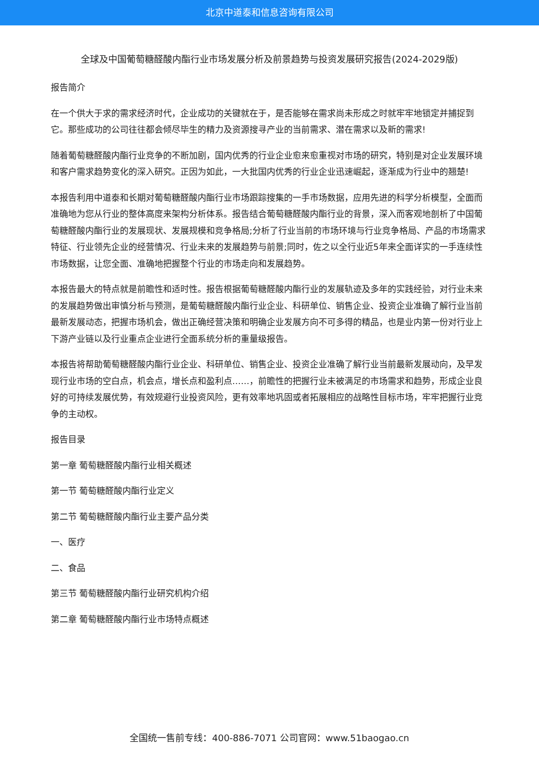北京中道泰和信息咨询有限公司
全球及中国葡萄糖醛酸内酯行业市场发展分析及前景趋势与投资发展研究报告(2024-2029版)
报告简介
在一个供大于求的需求经济时代，企业成功的关键就在于，是否能够在需求尚未形成之时就牢牢地锁定并捕捉到它。那些成功的公司往往都会倾尽毕生的精力及资源搜寻产业的当前需求、潜在需求以及新的需求!
随着葡萄糖醛酸内酯行业竞争的不断加剧，国内优秀的行业企业愈来愈重视对市场的研究，特别是对企业发展环境和客户需求趋势变化的深入研究。正因为如此，一大批国内优秀的行业企业迅速崛起，逐渐成为行业中的翘楚!
本报告利用中道泰和长期对葡萄糖醛酸内酯行业市场跟踪搜集的一手市场数据，应用先进的科学分析模型，全面而准确地为您从行业的整体高度来架构分析体系。报告结合葡萄糖醛酸内酯行业的背景，深入而客观地剖析了中国葡萄糖醛酸内酯行业的发展现状、发展规模和竞争格局;分析了行业当前的市场环境与行业竞争格局、产品的市场需求特征、行业领先企业的经营情况、行业未来的发展趋势与前景;同时，佐之以全行业近5年来全面详实的一手连续性市场数据，让您全面、准确地把握整个行业的市场走向和发展趋势。
本报告最大的特点就是前瞻性和适时性。报告根据葡萄糖醛酸内酯行业的发展轨迹及多年的实践经验，对行业未来的发展趋势做出审慎分析与预测，是葡萄糖醛酸内酯行业企业、科研单位、销售企业、投资企业准确了解行业当前最新发展动态，把握市场机会，做出正确经营决策和明确企业发展方向不可多得的精品，也是业内第一份对行业上下游产业链以及行业重点企业进行全面系统分析的重量级报告。
本报告将帮助葡萄糖醛酸内酯行业企业、科研单位、销售企业、投资企业准确了解行业当前最新发展动向，及早发现行业市场的空白点，机会点，增长点和盈利点……，前瞻性的把握行业未被满足的市场需求和趋势，形成企业良好的可持续发展优势，有效规避行业投资风险，更有效率地巩固或者拓展相应的战略性目标市场，牢牢把握行业竞争的主动权。
报告目录
第一章 葡萄糖醛酸内酯行业相关概述
第一节 葡萄糖醛酸内酯行业定义
第二节 葡萄糖醛酸内酯行业主要产品分类
一、医疗
二、食品
第三节 葡萄糖醛酸内酯行业研究机构介绍
第二章 葡萄糖醛酸内酯行业市场特点概述
全国统一售前专线：400-886-7071 公司官网：www.51baogao.cn